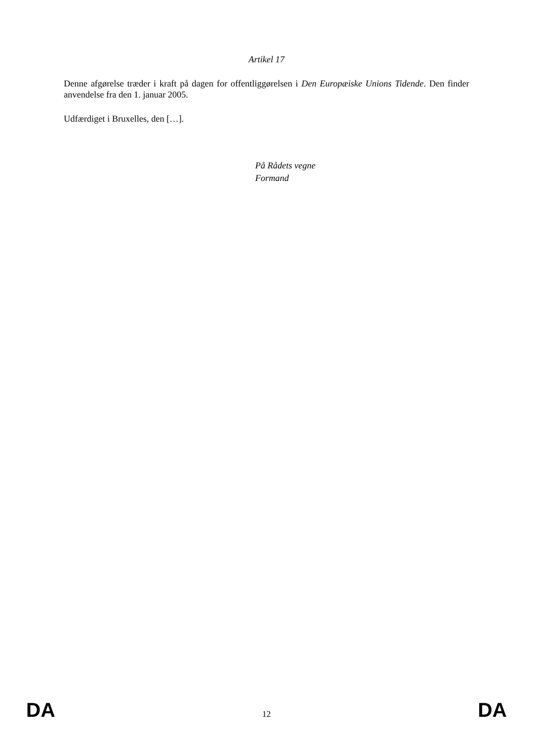Artikel 17
Denne afgørelse træder i kraft på dagen for offentliggørelsen i Den Europæiske Unions Tidende. Den finder anvendelse fra den 1. januar 2005.
Udfærdiget i Bruxelles, den […].
På Rådets vegne
Formand
DA 12 DA